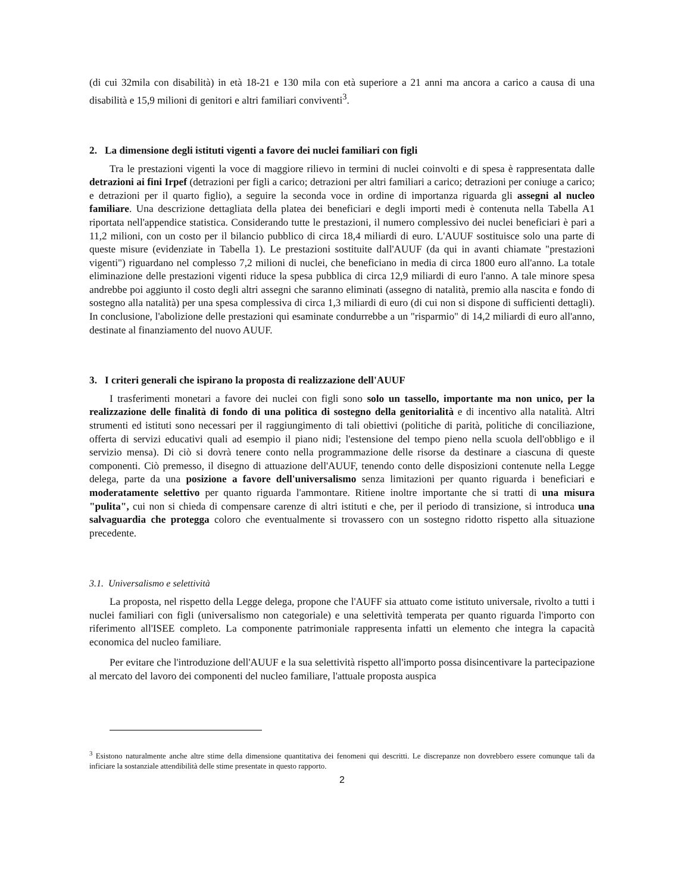(di cui 32mila con disabilità) in età 18-21 e 130 mila con età superiore a 21 anni ma ancora a carico a causa di una disabilità e 15,9 milioni di genitori e altri familiari conviventi<sup>3</sup>.
2. La dimensione degli istituti vigenti a favore dei nuclei familiari con figli
Tra le prestazioni vigenti la voce di maggiore rilievo in termini di nuclei coinvolti e di spesa è rappresentata dalle detrazioni ai fini Irpef (detrazioni per figli a carico; detrazioni per altri familiari a carico; detrazioni per coniuge a carico; e detrazioni per il quarto figlio), a seguire la seconda voce in ordine di importanza riguarda gli assegni al nucleo familiare. Una descrizione dettagliata della platea dei beneficiari e degli importi medi è contenuta nella Tabella A1 riportata nell'appendice statistica. Considerando tutte le prestazioni, il numero complessivo dei nuclei beneficiari è pari a 11,2 milioni, con un costo per il bilancio pubblico di circa 18,4 miliardi di euro. L'AUUF sostituisce solo una parte di queste misure (evidenziate in Tabella 1). Le prestazioni sostituite dall'AUUF (da qui in avanti chiamate "prestazioni vigenti") riguardano nel complesso 7,2 milioni di nuclei, che beneficiano in media di circa 1800 euro all'anno. La totale eliminazione delle prestazioni vigenti riduce la spesa pubblica di circa 12,9 miliardi di euro l'anno. A tale minore spesa andrebbe poi aggiunto il costo degli altri assegni che saranno eliminati (assegno di natalità, premio alla nascita e fondo di sostegno alla natalità) per una spesa complessiva di circa 1,3 miliardi di euro (di cui non si dispone di sufficienti dettagli). In conclusione, l'abolizione delle prestazioni qui esaminate condurrebbe a un "risparmio" di 14,2 miliardi di euro all'anno, destinate al finanziamento del nuovo AUUF.
3. I criteri generali che ispirano la proposta di realizzazione dell'AUUF
I trasferimenti monetari a favore dei nuclei con figli sono solo un tassello, importante ma non unico, per la realizzazione delle finalità di fondo di una politica di sostegno della genitorialità e di incentivo alla natalità. Altri strumenti ed istituti sono necessari per il raggiungimento di tali obiettivi (politiche di parità, politiche di conciliazione, offerta di servizi educativi quali ad esempio il piano nidi; l'estensione del tempo pieno nella scuola dell'obbligo e il servizio mensa). Di ciò si dovrà tenere conto nella programmazione delle risorse da destinare a ciascuna di queste componenti. Ciò premesso, il disegno di attuazione dell'AUUF, tenendo conto delle disposizioni contenute nella Legge delega, parte da una posizione a favore dell'universalismo senza limitazioni per quanto riguarda i beneficiari e moderatamente selettivo per quanto riguarda l'ammontare. Ritiene inoltre importante che si tratti di una misura "pulita", cui non si chieda di compensare carenze di altri istituti e che, per il periodo di transizione, si introduca una salvaguardia che protegga coloro che eventualmente si trovassero con un sostegno ridotto rispetto alla situazione precedente.
3.1. Universalismo e selettività
La proposta, nel rispetto della Legge delega, propone che l'AUFF sia attuato come istituto universale, rivolto a tutti i nuclei familiari con figli (universalismo non categoriale) e una selettività temperata per quanto riguarda l'importo con riferimento all'ISEE completo. La componente patrimoniale rappresenta infatti un elemento che integra la capacità economica del nucleo familiare.
Per evitare che l'introduzione dell'AUUF e la sua selettività rispetto all'importo possa disincentivare la partecipazione al mercato del lavoro dei componenti del nucleo familiare, l'attuale proposta auspica
<sup>3</sup> Esistono naturalmente anche altre stime della dimensione quantitativa dei fenomeni qui descritti. Le discrepanze non dovrebbero essere comunque tali da inficiare la sostanziale attendibilità delle stime presentate in questo rapporto.
2